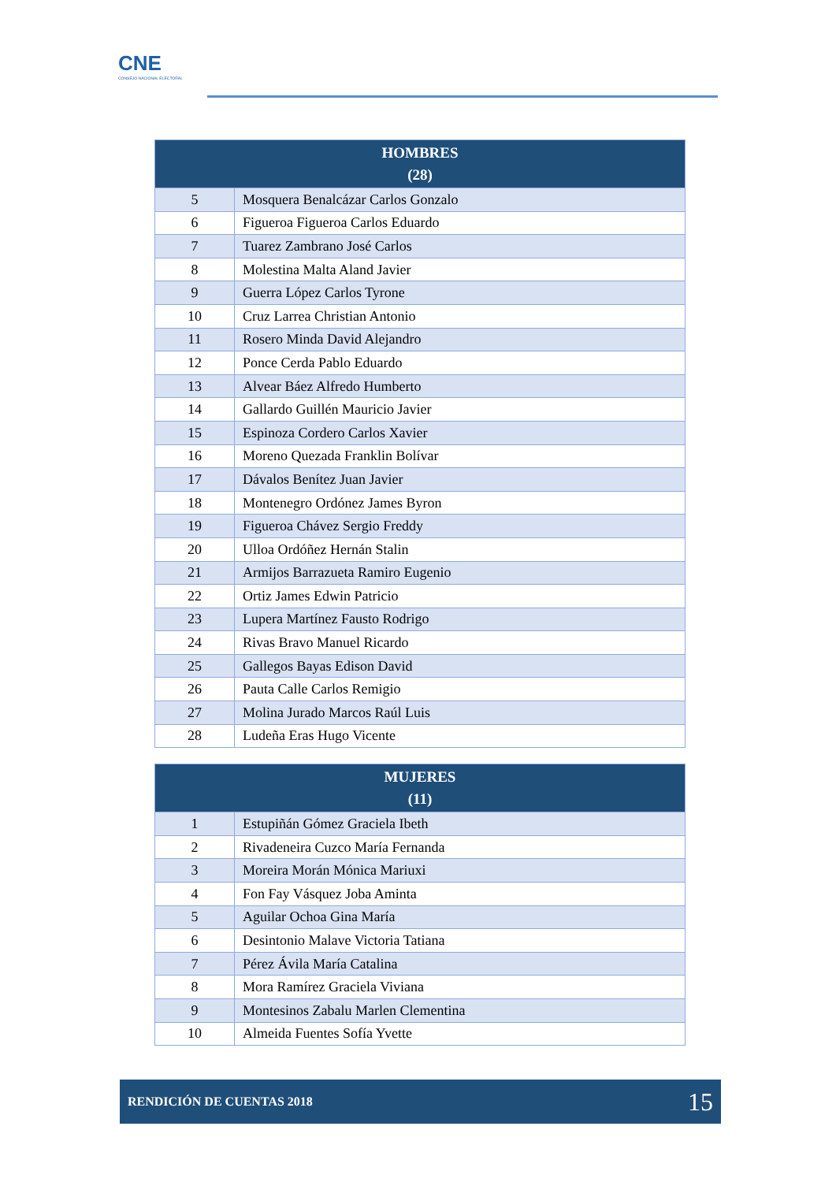CNE
CONSEJO NACIONAL ELECTORAL
| HOMBRES (28) | |
| --- | --- |
| 5 | Mosquera Benalcázar Carlos Gonzalo |
| 6 | Figueroa Figueroa Carlos Eduardo |
| 7 | Tuarez Zambrano José Carlos |
| 8 | Molestina Malta Aland Javier |
| 9 | Guerra López Carlos Tyrone |
| 10 | Cruz Larrea Christian Antonio |
| 11 | Rosero Minda David Alejandro |
| 12 | Ponce Cerda Pablo Eduardo |
| 13 | Alvear Báez Alfredo Humberto |
| 14 | Gallardo Guillén Mauricio Javier |
| 15 | Espinoza Cordero Carlos Xavier |
| 16 | Moreno Quezada Franklin Bolívar |
| 17 | Dávalos Benítez Juan Javier |
| 18 | Montenegro Ordónez James Byron |
| 19 | Figueroa Chávez Sergio Freddy |
| 20 | Ulloa Ordóñez Hernán Stalin |
| 21 | Armijos Barrazueta Ramiro Eugenio |
| 22 | Ortiz James Edwin Patricio |
| 23 | Lupera Martínez Fausto Rodrigo |
| 24 | Rivas Bravo Manuel Ricardo |
| 25 | Gallegos Bayas Edison David |
| 26 | Pauta Calle Carlos Remigio |
| 27 | Molina Jurado Marcos Raúl Luis |
| 28 | Ludeña Eras Hugo Vicente |
| MUJERES (11) | |
| --- | --- |
| 1 | Estupiñán Gómez Graciela Ibeth |
| 2 | Rivadeneira Cuzco María Fernanda |
| 3 | Moreira Morán Mónica Mariuxi |
| 4 | Fon Fay Vásquez Joba Aminta |
| 5 | Aguilar Ochoa Gina María |
| 6 | Desintonio Malave Victoria Tatiana |
| 7 | Pérez Ávila María Catalina |
| 8 | Mora Ramírez Graciela Viviana |
| 9 | Montesinos Zabalu Marlen Clementina |
| 10 | Almeida Fuentes Sofía Yvette |
RENDICIÓN DE CUENTAS 2018 15